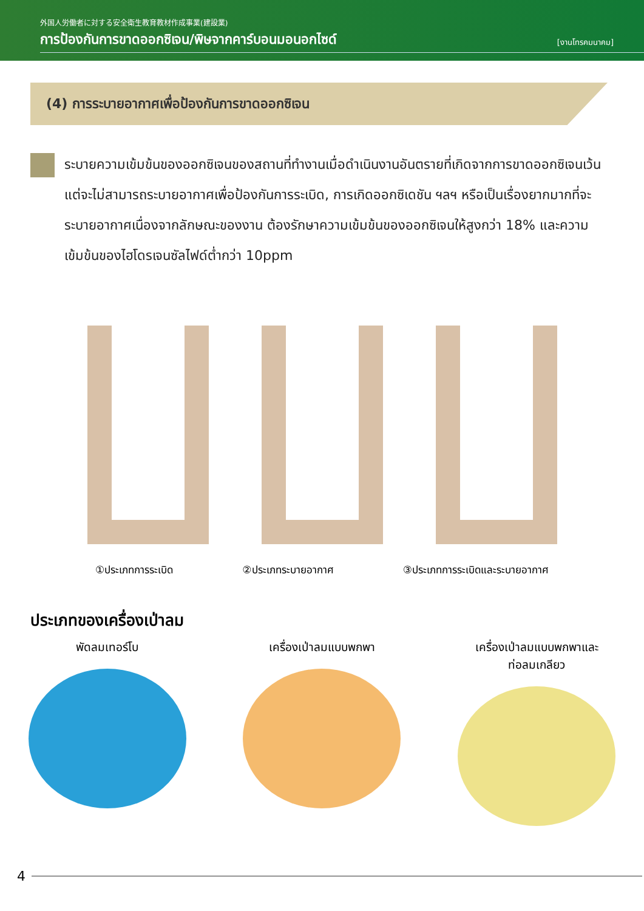外国人労働者に対する安全衛生教育教材作成事業(建設業)
การป้องกันการขาดออกซิเจน/พิษจากคาร์บอนมอนอกไซด์
[งานโทรคมนาคม]
(4) การระบายอากาศเพื่อป้องกันการขาดออกซิเจน
ระบายความเข้มข้นของออกซิเจนของสถานที่ทำงานเมื่อดำเนินงานอันตรายที่เกิดจากการขาดออกซิเจนเว้นแต่จะไม่สามารถระบายอากาศเพื่อป้องกันการระเบิด, การเกิดออกซิเดชัน ฯลฯ หรือเป็นเรื่องยากมากที่จะระบายอากาศเนื่องจากลักษณะของงาน ต้องรักษาความเข้มข้นของออกซิเจนให้สูงกว่า 18% และความเข้มข้นของไฮโดรเจนซัลไฟด์ต่ำกว่า 10ppm
①ประเภทการระเบิด ②ประเภทระบายอากาศ ③ประเภทการระเบิดและระบายอากาศ
ประเภทของเครื่องเป่าลม
พัดลมเทอร์โบ เครื่องเป่าลมแบบพกพา เครื่องเป่าลมแบบพกพาและ
ท่อลมเกลียว
4